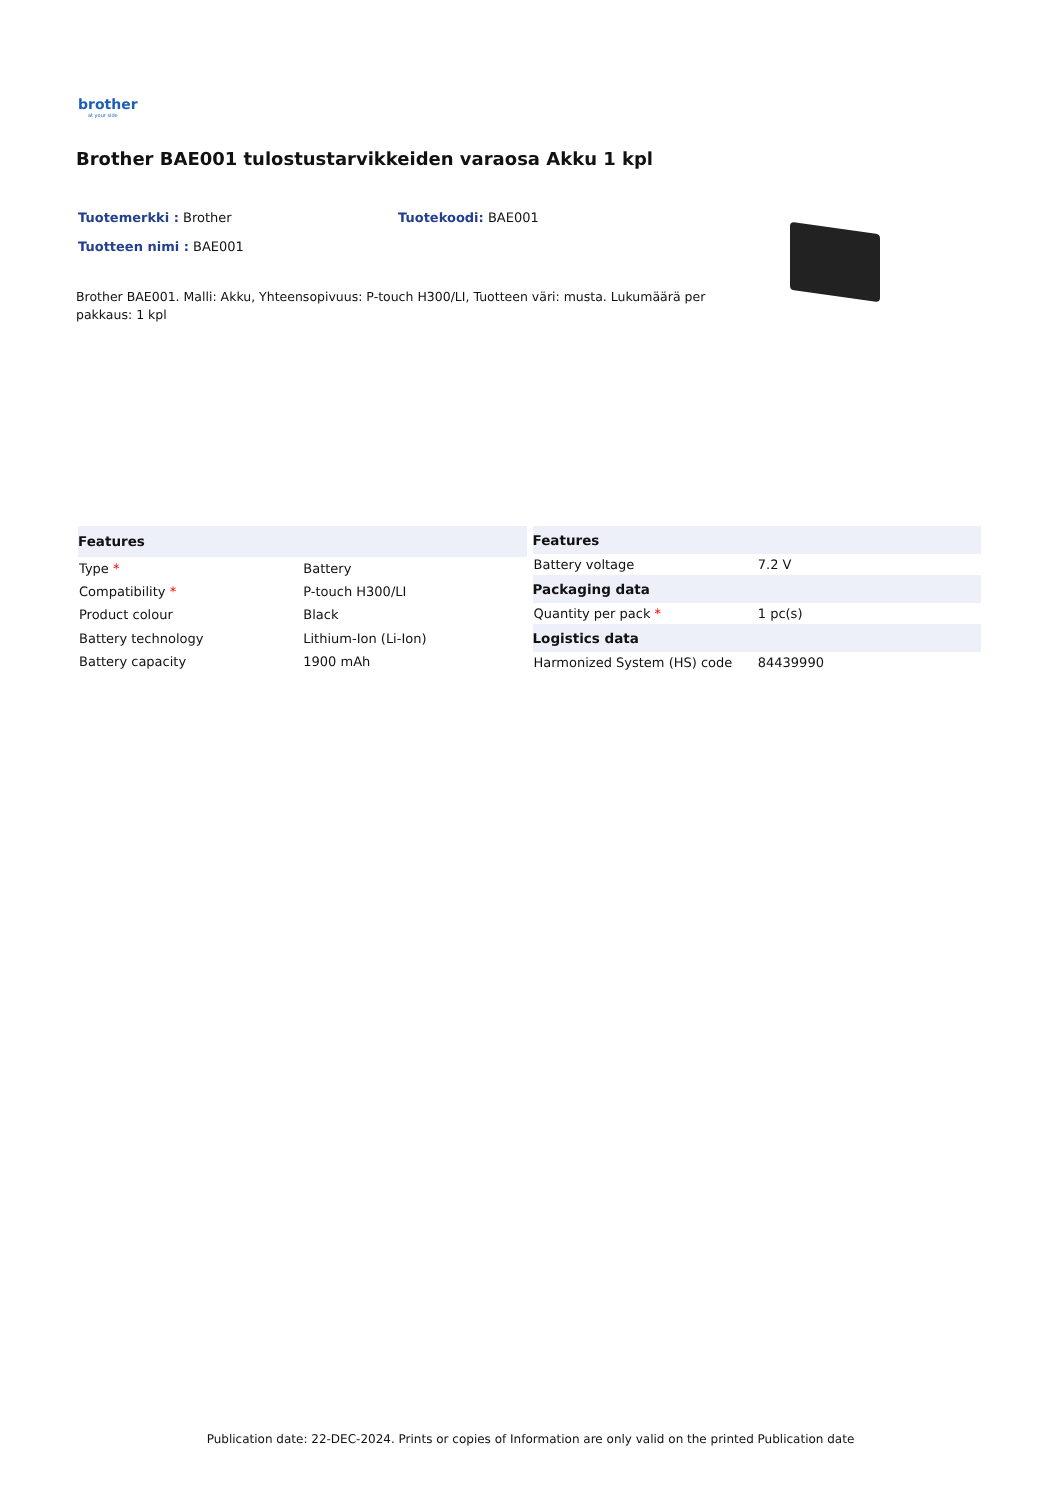brother
at your side
Brother BAE001 tulostustarvikkeiden varaosa Akku 1 kpl
Tuotemerkki : Brother Tuotekoodi: BAE001
Tuotteen nimi : BAE001
Brother BAE001. Malli: Akku, Yhteensopivuus: P-touch H300/LI, Tuotteen väri: musta. Lukumäärä per pakkaus: 1 kpl
| Features | |
| --- | --- |
| Type * | Battery |
| Compatibility * | P-touch H300/LI |
| Product colour | Black |
| Battery technology | Lithium-Ion (Li-Ion) |
| Battery capacity | 1900 mAh |
| Features | |
| --- | --- |
| Battery voltage | 7.2 V |
| Packaging data | |
| Quantity per pack * | 1 pc(s) |
| Logistics data | |
| Harmonized System (HS) code | 84439990 |
Publication date: 22-DEC-2024. Prints or copies of Information are only valid on the printed Publication date